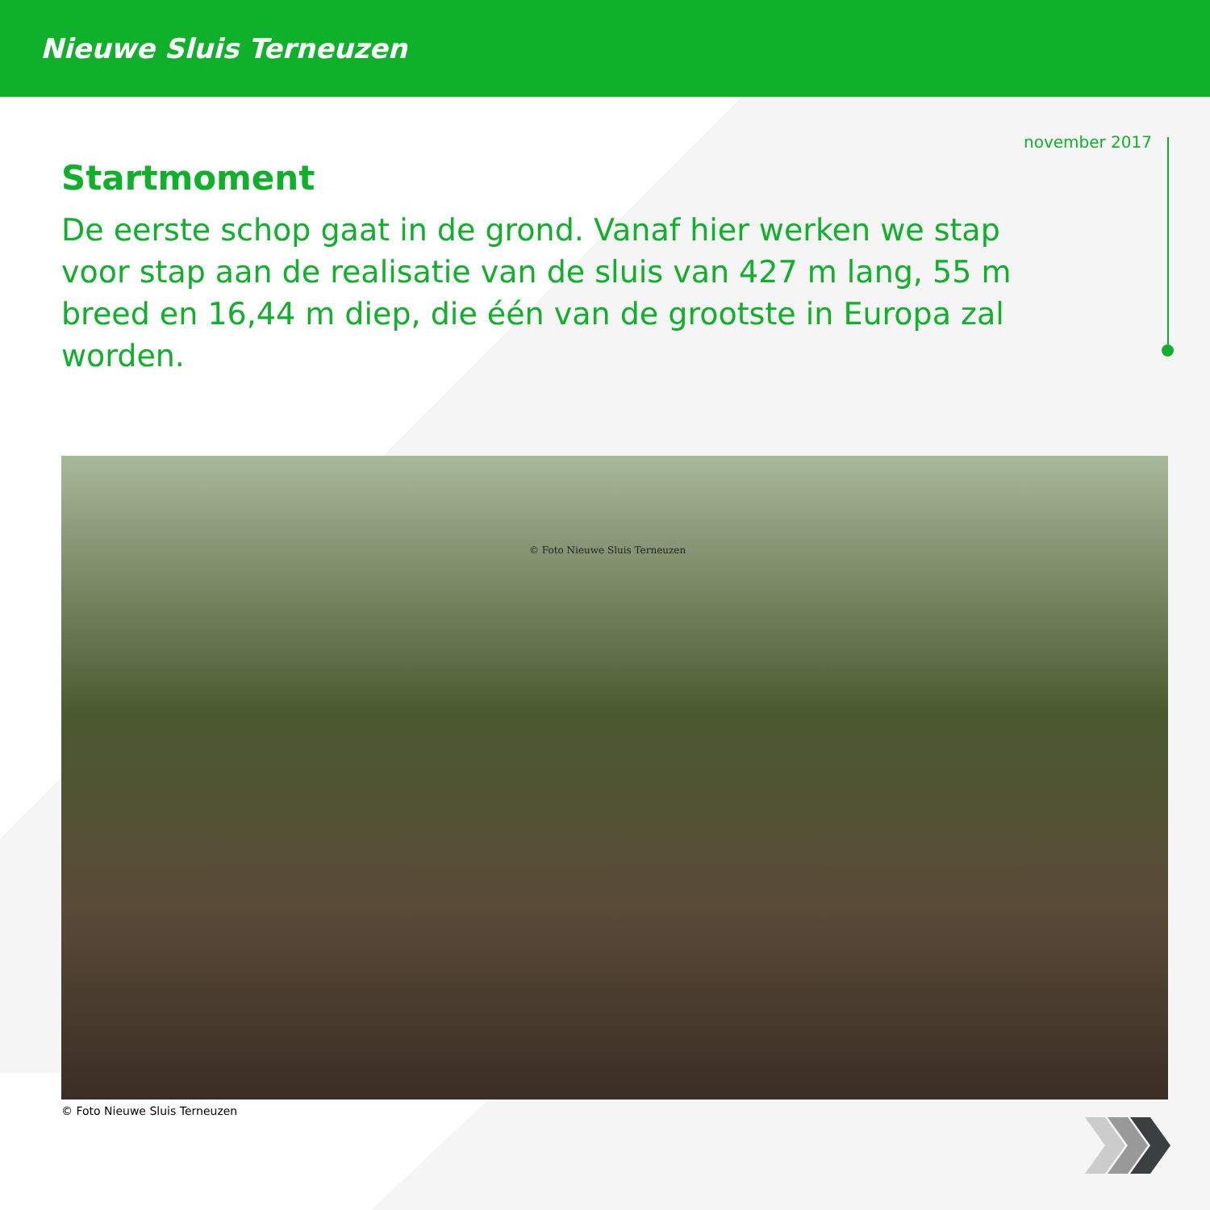Nieuwe Sluis Terneuzen
november 2017
Startmoment
De eerste schop gaat in de grond. Vanaf hier werken we stap voor stap aan de realisatie van de sluis van 427 m lang, 55 m breed en 16,44 m diep, die één van de grootste in Europa zal worden.
© Foto Nieuwe Sluis Terneuzen
© Foto Nieuwe Sluis Terneuzen